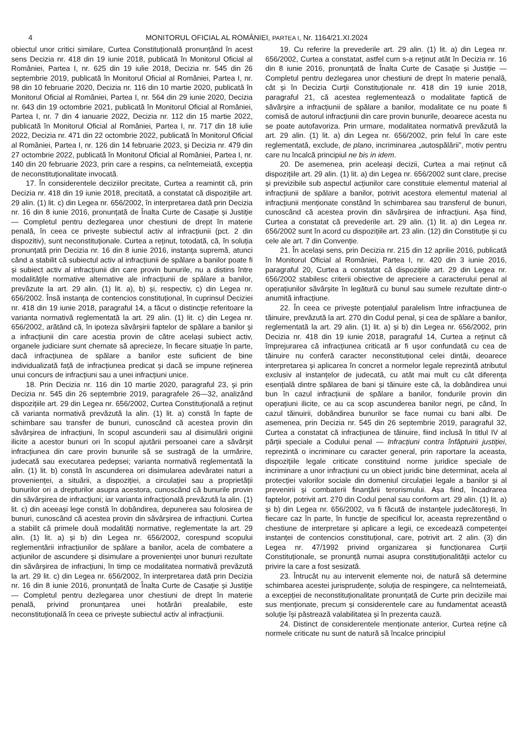4 MONITORUL OFICIAL AL ROMÂNIEI, PARTEA I, Nr. 1164/21.XI.2024
obiectul unor critici similare, Curtea Constituțională pronunțând în acest sens Decizia nr. 418 din 19 iunie 2018, publicată în Monitorul Oficial al României, Partea I, nr. 625 din 19 iulie 2018, Decizia nr. 545 din 26 septembrie 2019, publicată în Monitorul Oficial al României, Partea I, nr. 98 din 10 februarie 2020, Decizia nr. 116 din 10 martie 2020, publicată în Monitorul Oficial al României, Partea I, nr. 564 din 29 iunie 2020, Decizia nr. 643 din 19 octombrie 2021, publicată în Monitorul Oficial al României, Partea I, nr. 7 din 4 ianuarie 2022, Decizia nr. 112 din 15 martie 2022, publicată în Monitorul Oficial al României, Partea I, nr. 717 din 18 iulie 2022, Decizia nr. 471 din 22 octombrie 2022, publicată în Monitorul Oficial al României, Partea I, nr. 126 din 14 februarie 2023, și Decizia nr. 479 din 27 octombrie 2022, publicată în Monitorul Oficial al României, Partea I, nr. 140 din 20 februarie 2023, prin care a respins, ca neîntemeiată, excepția de neconstituționalitate invocată.
17. În considerentele deciziilor precitate, Curtea a reamintit că, prin Decizia nr. 418 din 19 iunie 2018, precitată, a constatat că dispozițiile art. 29 alin. (1) lit. c) din Legea nr. 656/2002, în interpretarea dată prin Decizia nr. 16 din 8 iunie 2016, pronunțată de Înalta Curte de Casație și Justiție — Completul pentru dezlegarea unor chestiuni de drept în materie penală, în ceea ce privește subiectul activ al infracțiunii (pct. 2 din dispozitiv), sunt neconstituționale. Curtea a reținut, totodată, că, în soluția pronunțată prin Decizia nr. 16 din 8 iunie 2016, instanța supremă, atunci când a stabilit că subiectul activ al infracțiunii de spălare a banilor poate fi și subiect activ al infracțiunii din care provin bunurile, nu a distins între modalitățile normative alternative ale infracțiunii de spălare a banilor, prevăzute la art. 29 alin. (1) lit. a), b) și, respectiv, c) din Legea nr. 656/2002. Însă instanța de contencios constituțional, în cuprinsul Deciziei nr. 418 din 19 iunie 2018, paragraful 14, a făcut o distincție referitoare la varianta normativă reglementată la art. 29 alin. (1) lit. c) din Legea nr. 656/2002, arătând că, în ipoteza săvârșirii faptelor de spălare a banilor și a infracțiunii din care acestia provin de către același subiect activ, organele judiciare sunt chemate să aprecieze, în fiecare situație în parte, dacă infracțiunea de spălare a banilor este suficient de bine individualizată față de infracțiunea predicat și dacă se impune reținerea unui concurs de infracțiuni sau a unei infracțiuni unice.
18. Prin Decizia nr. 116 din 10 martie 2020, paragraful 23, și prin Decizia nr. 545 din 26 septembrie 2019, paragrafele 26—32, analizând dispozițiile art. 29 din Legea nr. 656/2002, Curtea Constituțională a reținut că varianta normativă prevăzută la alin. (1) lit. a) constă în fapte de schimbare sau transfer de bunuri, cunoscând că acestea provin din săvârșirea de infracțiuni, în scopul ascunderii sau al disimulării originii ilicite a acestor bunuri ori în scopul ajutării persoanei care a săvârșit infracțiunea din care provin bunurile să se sustragă de la urmărire, judecată sau executarea pedepsei; varianta normativă reglementată la alin. (1) lit. b) constă în ascunderea ori disimularea adevăratei naturi a provenienței, a situării, a dispoziției, a circulației sau a proprietății bunurilor ori a drepturilor asupra acestora, cunoscând că bunurile provin din săvârșirea de infracțiuni; iar varianta infracțională prevăzută la alin. (1) lit. c) din aceeași lege constă în dobândirea, depunerea sau folosirea de bunuri, cunoscând că acestea provin din săvârșirea de infracțiuni. Curtea a stabilit că primele două modalități normative, reglementate la art. 29 alin. (1) lit. a) și b) din Legea nr. 656/2002, corespund scopului reglementării infracțiunilor de spălare a banilor, acela de combatere a acțiunilor de ascundere și disimulare a provenienței unor bunuri rezultate din săvârșirea de infracțiuni, în timp ce modalitatea normativă prevăzută la art. 29 lit. c) din Legea nr. 656/2002, în interpretarea dată prin Decizia nr. 16 din 8 iunie 2016, pronunțată de Înalta Curte de Casație și Justiție — Completul pentru dezlegarea unor chestiuni de drept în materie penală, privind pronunțarea unei hotărâri prealabile, este neconstituțională în ceea ce privește subiectul activ al infracțiunii.
19. Cu referire la prevederile art. 29 alin. (1) lit. a) din Legea nr. 656/2002, Curtea a constatat, astfel cum s-a reținut atât în Decizia nr. 16 din 8 iunie 2016, pronunțată de Înalta Curte de Casație și Justiție — Completul pentru dezlegarea unor chestiuni de drept în materie penală, cât și în Decizia Curții Constituționale nr. 418 din 19 iunie 2018, paragraful 21, că acestea reglementează o modalitate faptică de săvârșire a infracțiunii de spălare a banilor, modalitate ce nu poate fi comisă de autorul infracțiunii din care provin bunurile, deoarece acesta nu se poate autofavoriza. Prin urmare, modalitatea normativă prevăzută la art. 29 alin. (1) lit. a) din Legea nr. 656/2002, prin felul în care este reglementată, exclude, de plano, incriminarea „autospălării”, motiv pentru care nu încalcă principiul ne bis in idem.
20. De asemenea, prin aceleași decizii, Curtea a mai reținut că dispozițiile art. 29 alin. (1) lit. a) din Legea nr. 656/2002 sunt clare, precise și previzibile sub aspectul acțiunilor care constituie elementul material al infracțiunii de spălare a banilor, potrivit acestora elementul material al infracțiunii menționate constând în schimbarea sau transferul de bunuri, cunoscând că acestea provin din săvârșirea de infracțiuni. Așa fiind, Curtea a constatat că prevederile art. 29 alin. (1) lit. a) din Legea nr. 656/2002 sunt în acord cu dispozițiile art. 23 alin. (12) din Constituție și cu cele ale art. 7 din Convenție.
21. În același sens, prin Decizia nr. 215 din 12 aprilie 2016, publicată în Monitorul Oficial al României, Partea I, nr. 420 din 3 iunie 2016, paragraful 20, Curtea a constatat că dispozițiile art. 29 din Legea nr. 656/2002 stabilesc criterii obiective de apreciere a caracterului penal al operațiunilor săvârșite în legătură cu bunul sau sumele rezultate dintr-o anumită infracțiune.
22. În ceea ce privește potențialul paralelism între infracțiunea de tăinuire, prevăzută la art. 270 din Codul penal, și cea de spălare a banilor, reglementată la art. 29 alin. (1) lit. a) și b) din Legea nr. 656/2002, prin Decizia nr. 418 din 19 iunie 2018, paragraful 14, Curtea a reținut că împrejurarea că infracțiunea criticată ar fi ușor confundată cu cea de tăinuire nu conferă caracter neconstituțional celei dintâi, deoarece interpretarea și aplicarea în concret a normelor legale reprezintă atributul exclusiv al instanțelor de judecată, cu atât mai mult cu cât diferența esențială dintre spălarea de bani și tăinuire este că, la dobândirea unui bun în cazul infracțiunii de spălare a banilor, fondurile provin din operațiuni ilicite, ce au ca scop ascunderea banilor negri, pe când, în cazul tăinuirii, dobândirea bunurilor se face numai cu bani albi. De asemenea, prin Decizia nr. 545 din 26 septembrie 2019, paragraful 32, Curtea a constatat că infracțiunea de tăinuire, fiind inclusă în titlul IV al părții speciale a Codului penal — Infracțiuni contra înfăptuirii justiției, reprezintă o incriminare cu caracter general, prin raportare la aceasta, dispozițiile legale criticate constituind norme juridice speciale de incriminare a unor infracțiuni cu un obiect juridic bine determinat, acela al protecției valorilor sociale din domeniul circulației legale a banilor și al prevenirii și combaterii finanțării terorismului. Așa fiind, încadrarea faptelor, potrivit art. 270 din Codul penal sau conform art. 29 alin. (1) lit. a) și b) din Legea nr. 656/2002, va fi făcută de instanțele judecătorești, în fiecare caz în parte, în funcție de specificul lor, aceasta reprezentând o chestiune de interpretare și aplicare a legii, ce excedează competenței instanței de contencios constituțional, care, potrivit art. 2 alin. (3) din Legea nr. 47/1992 privind organizarea și funcționarea Curții Constituționale, se pronunță numai asupra constituționalității actelor cu privire la care a fost sesizată.
23. Întrucât nu au intervenit elemente noi, de natură să determine schimbarea acestei jurisprudențe, soluția de respingere, ca neîntemeiată, a excepției de neconstituționalitate pronunțată de Curte prin deciziile mai sus menționate, precum și considerentele care au fundamentat această soluție își păstrează valabilitatea și în prezenta cauză.
24. Distinct de considerentele menționate anterior, Curtea reține că normele criticate nu sunt de natură să încalce principiul